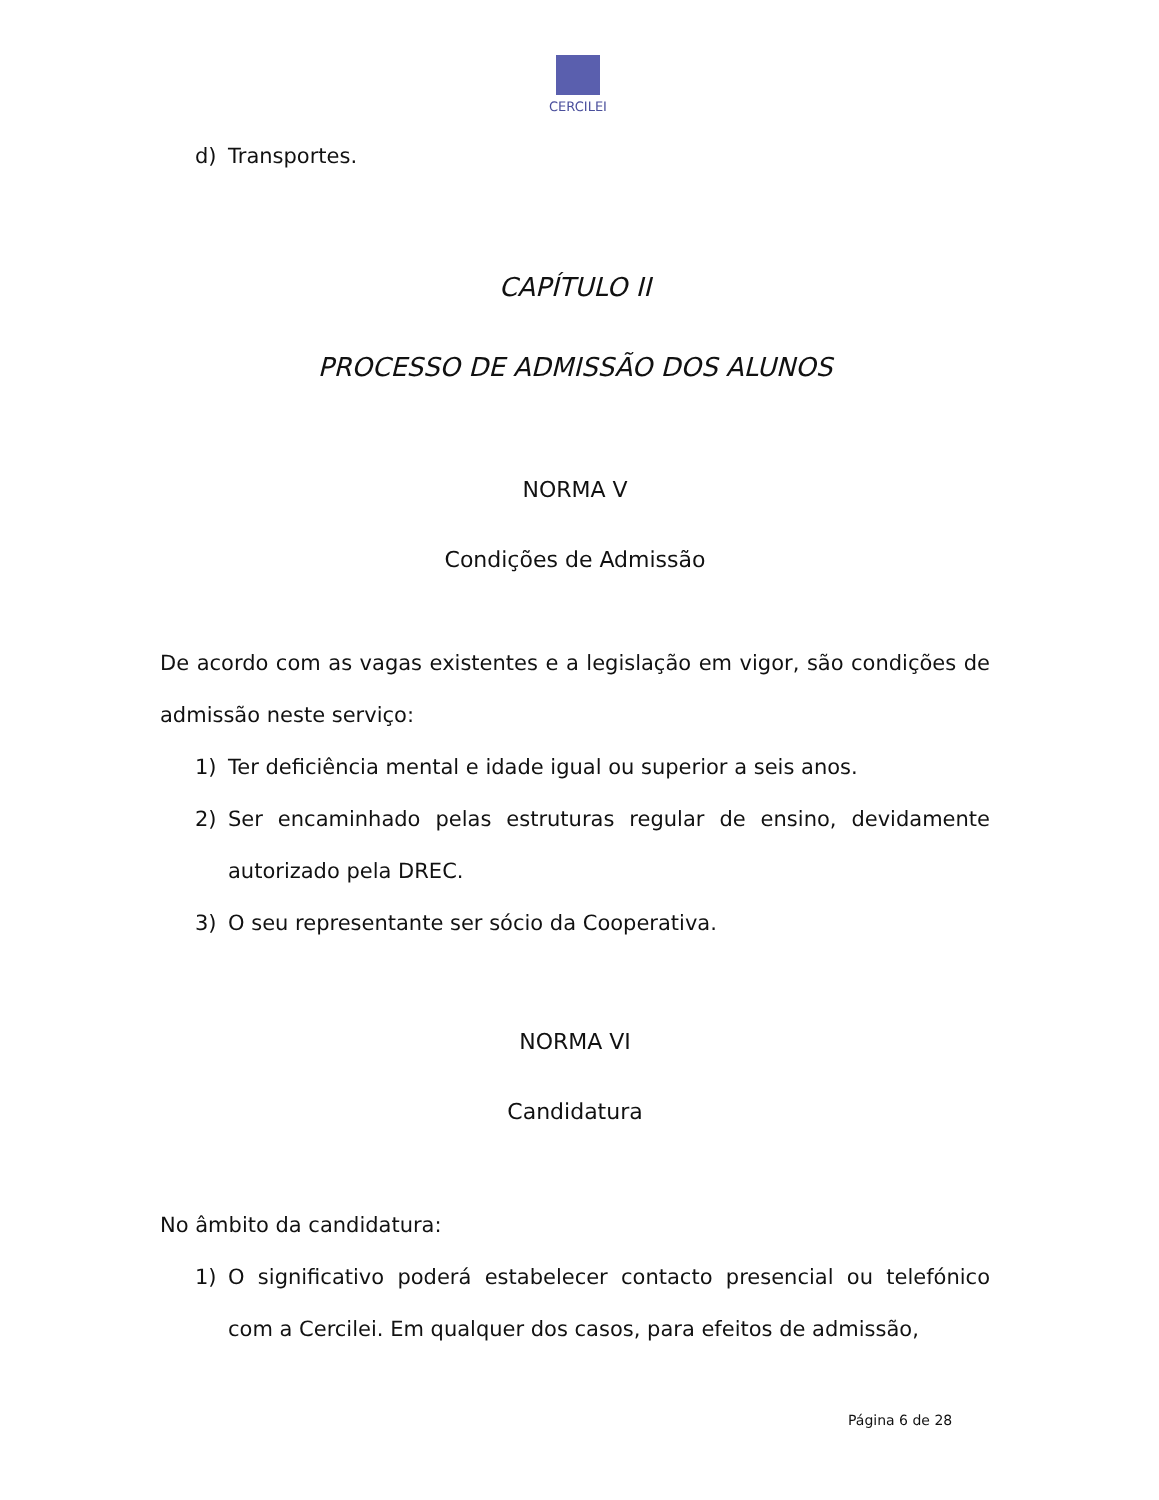CERCILEI
d) Transportes.
CAPÍTULO II
PROCESSO DE ADMISSÃO DOS ALUNOS
NORMA V
Condições de Admissão
De acordo com as vagas existentes e a legislação em vigor, são condições de admissão neste serviço:
1) Ter deficiência mental e idade igual ou superior a seis anos.
2) Ser encaminhado pelas estruturas regular de ensino, devidamente autorizado pela DREC.
3) O seu representante ser sócio da Cooperativa.
NORMA VI
Candidatura
No âmbito da candidatura:
1) O significativo poderá estabelecer contacto presencial ou telefónico com a Cercilei. Em qualquer dos casos, para efeitos de admissão,
Página 6 de 28